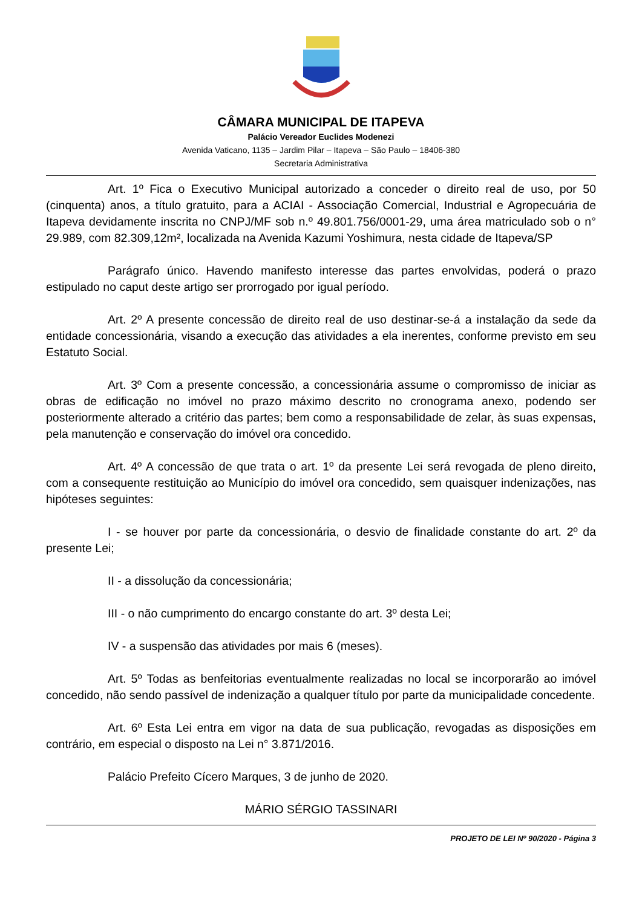CÂMARA MUNICIPAL DE ITAPEVA
Palácio Vereador Euclides Modenezi
Avenida Vaticano, 1135 – Jardim Pilar – Itapeva – São Paulo – 18406-380
Secretaria Administrativa
Art. 1º Fica o Executivo Municipal autorizado a conceder o direito real de uso, por 50 (cinquenta) anos, a título gratuito, para a ACIAI - Associação Comercial, Industrial e Agropecuária de Itapeva devidamente inscrita no CNPJ/MF sob n.º 49.801.756/0001-29, uma área matriculado sob o n° 29.989, com 82.309,12m², localizada na Avenida Kazumi Yoshimura, nesta cidade de Itapeva/SP
Parágrafo único. Havendo manifesto interesse das partes envolvidas, poderá o prazo estipulado no caput deste artigo ser prorrogado por igual período.
Art. 2º A presente concessão de direito real de uso destinar-se-á a instalação da sede da entidade concessionária, visando a execução das atividades a ela inerentes, conforme previsto em seu Estatuto Social.
Art. 3º Com a presente concessão, a concessionária assume o compromisso de iniciar as obras de edificação no imóvel no prazo máximo descrito no cronograma anexo, podendo ser posteriormente alterado a critério das partes; bem como a responsabilidade de zelar, às suas expensas, pela manutenção e conservação do imóvel ora concedido.
Art. 4º A concessão de que trata o art. 1º da presente Lei será revogada de pleno direito, com a consequente restituição ao Município do imóvel ora concedido, sem quaisquer indenizações, nas hipóteses seguintes:
I - se houver por parte da concessionária, o desvio de finalidade constante do art. 2º da presente Lei;
II - a dissolução da concessionária;
III - o não cumprimento do encargo constante do art. 3º desta Lei;
IV - a suspensão das atividades por mais 6 (meses).
Art. 5º Todas as benfeitorias eventualmente realizadas no local se incorporarão ao imóvel concedido, não sendo passível de indenização a qualquer título por parte da municipalidade concedente.
Art. 6º Esta Lei entra em vigor na data de sua publicação, revogadas as disposições em contrário, em especial o disposto na Lei n° 3.871/2016.
Palácio Prefeito Cícero Marques, 3 de junho de 2020.
MÁRIO SÉRGIO TASSINARI
PROJETO DE LEI Nº 90/2020 - Página 3